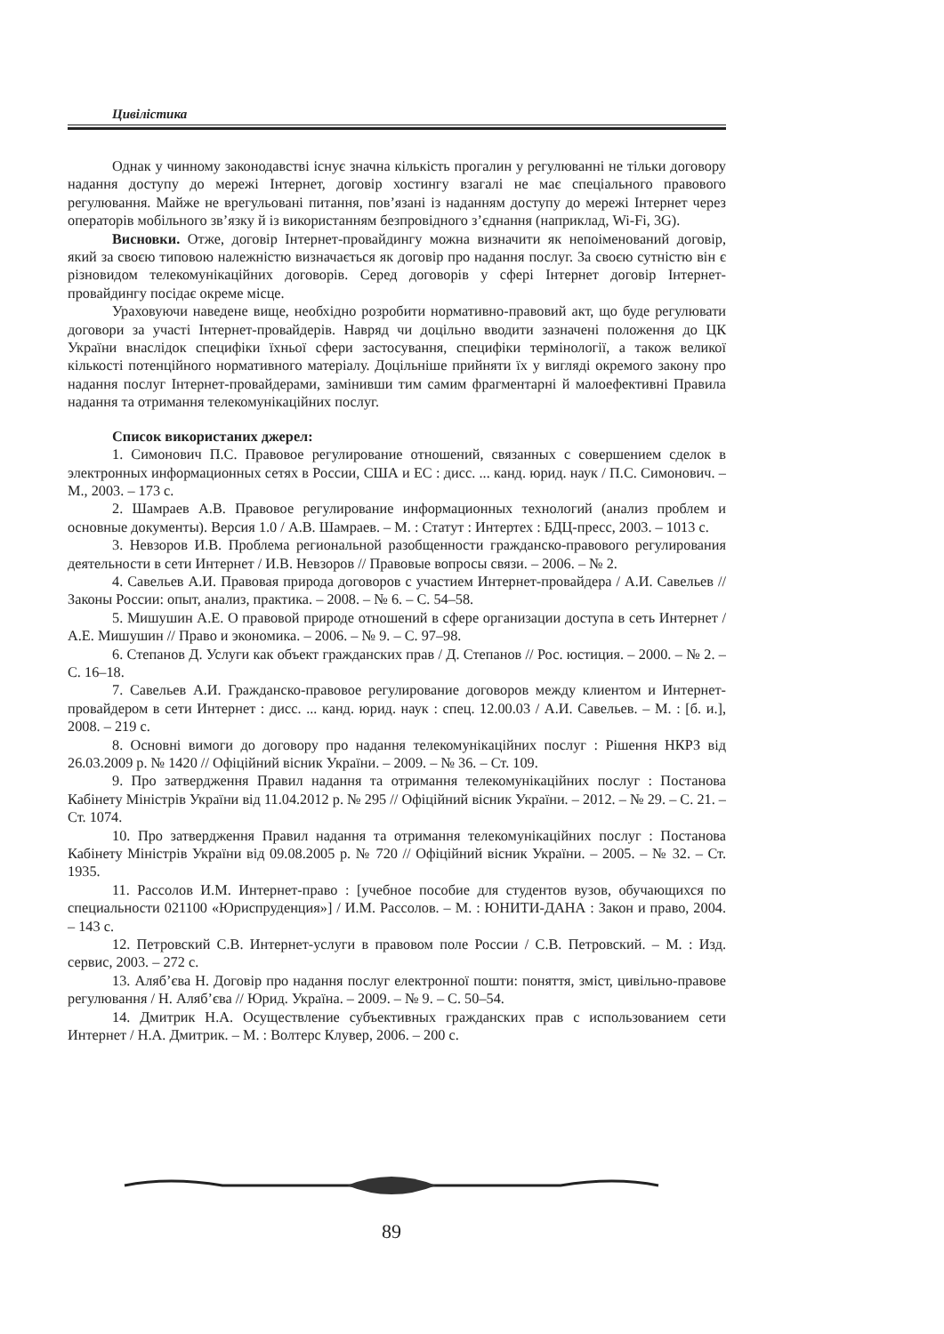Цивілістика
Однак у чинному законодавстві існує значна кількість прогалин у регулюванні не тільки договору надання доступу до мережі Інтернет, договір хостингу взагалі не має спеціального правового регулювання. Майже не врегульовані питання, пов’язані із наданням доступу до мережі Інтернет через операторів мобільного зв’язку й із використанням безпровідного з’єднання (наприклад, Wi-Fi, 3G).
Висновки. Отже, договір Інтернет-провайдингу можна визначити як непоіменований договір, який за своєю типовою належністю визначається як договір про надання послуг. За своєю сутністю він є різновидом телекомунікаційних договорів. Серед договорів у сфері Інтернет договір Інтернет-провайдингу посідає окреме місце.
Ураховуючи наведене вище, необхідно розробити нормативно-правовий акт, що буде регулювати договори за участі Інтернет-провайдерів. Навряд чи доцільно вводити зазначені положення до ЦК України внаслідок специфіки їхньої сфери застосування, специфіки термінології, а також великої кількості потенційного нормативного матеріалу. Доцільніше прийняти їх у вигляді окремого закону про надання послуг Інтернет-провайдерами, замінивши тим самим фрагментарні й малоефективні Правила надання та отримання телекомунікаційних послуг.
Список використаних джерел:
1. Симонович П.С. Правовое регулирование отношений, связанных с совершением сделок в электронных информационных сетях в России, США и ЕС : дисс. ... канд. юрид. наук / П.С. Симонович. – М., 2003. – 173 с.
2. Шамраев А.В. Правовое регулирование информационных технологий (анализ проблем и основные документы). Версия 1.0 / А.В. Шамраев. – М. : Статут : Интертех : БДЦ-пресс, 2003. – 1013 с.
3. Невзоров И.В. Проблема региональной разобщенности гражданско-правового регулирования деятельности в сети Интернет / И.В. Невзоров // Правовые вопросы связи. – 2006. – № 2.
4. Савельев А.И. Правовая природа договоров с участием Интернет-провайдера / А.И. Савельев // Законы России: опыт, анализ, практика. – 2008. – № 6. – С. 54–58.
5. Мишушин А.Е. О правовой природе отношений в сфере организации доступа в сеть Интернет /А.Е. Мишушин // Право и экономика. – 2006. – № 9. – С. 97–98.
6. Степанов Д. Услуги как объект гражданских прав / Д. Степанов // Рос. юстиция. – 2000. – № 2. – С. 16–18.
7. Савельев А.И. Гражданско-правовое регулирование договоров между клиентом и Интернет-провайдером в сети Интернет : дисс. ... канд. юрид. наук : спец. 12.00.03 / А.И. Савельев. – М. : [б. и.], 2008. – 219 с.
8. Основні вимоги до договору про надання телекомунікаційних послуг : Рішення НКРЗ від 26.03.2009 р. № 1420 // Офіційний вісник України. – 2009. – № 36. – Ст. 109.
9. Про затвердження Правил надання та отримання телекомунікаційних послуг : Постанова Кабінету Міністрів України від 11.04.2012 р. № 295 // Офіційний вісник України. – 2012. – № 29. – С. 21. – Ст. 1074.
10. Про затвердження Правил надання та отримання телекомунікаційних послуг : Постанова Кабінету Міністрів України від 09.08.2005 р. № 720 // Офіційний вісник України. – 2005. – № 32. – Ст. 1935.
11. Рассолов И.М. Интернет-право : [учебное пособие для студентов вузов, обучающихся по специальности 021100 «Юриспруденция»] / И.М. Рассолов. – М. : ЮНИТИ-ДАНА : Закон и право, 2004. – 143 с.
12. Петровский С.В. Интернет-услуги в правовом поле России / С.В. Петровский. – М. : Изд. сервис, 2003. – 272 с.
13. Аляб’єва Н. Договір про надання послуг електронної пошти: поняття, зміст, цивільно-правове регулювання / Н. Аляб’єва // Юрид. Україна. – 2009. – № 9. – С. 50–54.
14. Дмитрик Н.А. Осуществление субъективных гражданских прав с использованием сети Интернет / Н.А. Дмитрик. – М. : Волтерс Клувер, 2006. – 200 с.
89